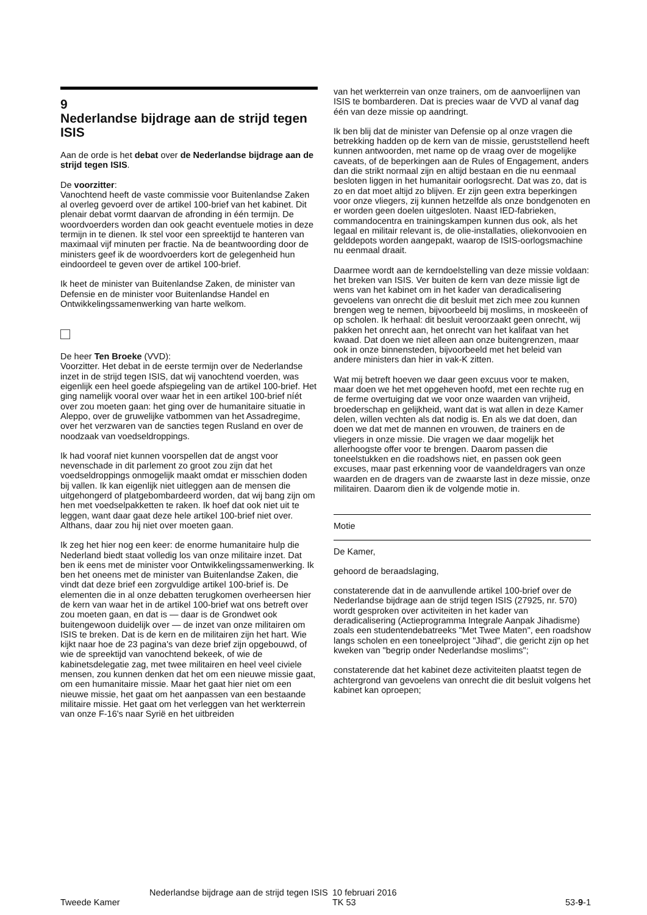9
Nederlandse bijdrage aan de strijd tegen ISIS
Aan de orde is het debat over de Nederlandse bijdrage aan de strijd tegen ISIS.
De voorzitter:
Vanochtend heeft de vaste commissie voor Buitenlandse Zaken al overleg gevoerd over de artikel 100-brief van het kabinet. Dit plenair debat vormt daarvan de afronding in één termijn. De woordvoerders worden dan ook geacht eventuele moties in deze termijn in te dienen. Ik stel voor een spreektijd te hanteren van maximaal vijf minuten per fractie. Na de beantwoording door de ministers geef ik de woordvoerders kort de gelegenheid hun eindoordeel te geven over de artikel 100-brief.
Ik heet de minister van Buitenlandse Zaken, de minister van Defensie en de minister voor Buitenlandse Handel en Ontwikkelingssamenwerking van harte welkom.
De heer Ten Broeke (VVD):
Voorzitter. Het debat in de eerste termijn over de Nederlandse inzet in de strijd tegen ISIS, dat wij vanochtend voerden, was eigenlijk een heel goede afspiegeling van de artikel 100-brief. Het ging namelijk vooral over waar het in een artikel 100-brief níét over zou moeten gaan: het ging over de humanitaire situatie in Aleppo, over de gruwelijke vatbommen van het Assadregime, over het verzwaren van de sancties tegen Rusland en over de noodzaak van voedseldroppings.
Ik had vooraf niet kunnen voorspellen dat de angst voor nevenschade in dit parlement zo groot zou zijn dat het voedseldroppings onmogelijk maakt omdat er misschien doden bij vallen. Ik kan eigenlijk niet uitleggen aan de mensen die uitgehongerd of platgebombardeerd worden, dat wij bang zijn om hen met voedselpakketten te raken. Ik hoef dat ook niet uit te leggen, want daar gaat deze hele artikel 100-brief niet over. Althans, daar zou hij niet over moeten gaan.
Ik zeg het hier nog een keer: de enorme humanitaire hulp die Nederland biedt staat volledig los van onze militaire inzet. Dat ben ik eens met de minister voor Ontwikkelingssamenwerking. Ik ben het oneens met de minister van Buitenlandse Zaken, die vindt dat deze brief een zorgvuldige artikel 100-brief is. De elementen die in al onze debatten terugkomen overheersen hier de kern van waar het in de artikel 100-brief wat ons betreft over zou moeten gaan, en dat is — daar is de Grondwet ook buitengewoon duidelijk over — de inzet van onze militairen om ISIS te breken. Dat is de kern en de militairen zijn het hart. Wie kijkt naar hoe de 23 pagina's van deze brief zijn opgebouwd, of wie de spreektijd van vanochtend bekeek, of wie de kabinetsdelegatie zag, met twee militairen en heel veel civiele mensen, zou kunnen denken dat het om een nieuwe missie gaat, om een humanitaire missie. Maar het gaat hier niet om een nieuwe missie, het gaat om het aanpassen van een bestaande militaire missie. Het gaat om het verleggen van het werkterrein van onze F-16's naar Syrië en het uitbreiden
van het werkterrein van onze trainers, om de aanvoerlijnen van ISIS te bombarderen. Dat is precies waar de VVD al vanaf dag één van deze missie op aandringt.
Ik ben blij dat de minister van Defensie op al onze vragen die betrekking hadden op de kern van de missie, geruststellend heeft kunnen antwoorden, met name op de vraag over de mogelijke caveats, of de beperkingen aan de Rules of Engagement, anders dan die strikt normaal zijn en altijd bestaan en die nu eenmaal besloten liggen in het humanitair oorlogsrecht. Dat was zo, dat is zo en dat moet altijd zo blijven. Er zijn geen extra beperkingen voor onze vliegers, zij kunnen hetzelfde als onze bondgenoten en er worden geen doelen uitgesloten. Naast IED-fabrieken, commandocentra en trainingskampen kunnen dus ook, als het legaal en militair relevant is, de olie-installaties, oliekonvooien en gelddepots worden aangepakt, waarop de ISIS-oorlogsmachine nu eenmaal draait.
Daarmee wordt aan de kerndoelstelling van deze missie voldaan: het breken van ISIS. Ver buiten de kern van deze missie ligt de wens van het kabinet om in het kader van deradicalisering gevoelens van onrecht die dit besluit met zich mee zou kunnen brengen weg te nemen, bijvoorbeeld bij moslims, in moskeeën of op scholen. Ik herhaal: dit besluit veroorzaakt geen onrecht, wij pakken het onrecht aan, het onrecht van het kalifaat van het kwaad. Dat doen we niet alleen aan onze buitengrenzen, maar ook in onze binnensteden, bijvoorbeeld met het beleid van andere ministers dan hier in vak-K zitten.
Wat mij betreft hoeven we daar geen excuus voor te maken, maar doen we het met opgeheven hoofd, met een rechte rug en de ferme overtuiging dat we voor onze waarden van vrijheid, broederschap en gelijkheid, want dat is wat allen in deze Kamer delen, willen vechten als dat nodig is. En als we dat doen, dan doen we dat met de mannen en vrouwen, de trainers en de vliegers in onze missie. Die vragen we daar mogelijk het allerhoogste offer voor te brengen. Daarom passen die toneelstukken en die roadshows niet, en passen ook geen excuses, maar past erkenning voor de vaandeldragers van onze waarden en de dragers van de zwaarste last in deze missie, onze militairen. Daarom dien ik de volgende motie in.
Motie
De Kamer,
gehoord de beraadslaging,
constaterende dat in de aanvullende artikel 100-brief over de Nederlandse bijdrage aan de strijd tegen ISIS (27925, nr. 570) wordt gesproken over activiteiten in het kader van deradicalisering (Actieprogramma Integrale Aanpak Jihadisme) zoals een studentendebatreeks "Met Twee Maten", een roadshow langs scholen en een toneelproject "Jihad", die gericht zijn op het kweken van "begrip onder Nederlandse moslims";
constaterende dat het kabinet deze activiteiten plaatst tegen de achtergrond van gevoelens van onrecht die dit besluit volgens het kabinet kan oproepen;
Tweede Kamer
Nederlandse bijdrage aan de strijd tegen ISIS
10 februari 2016
TK 53
53-9-1